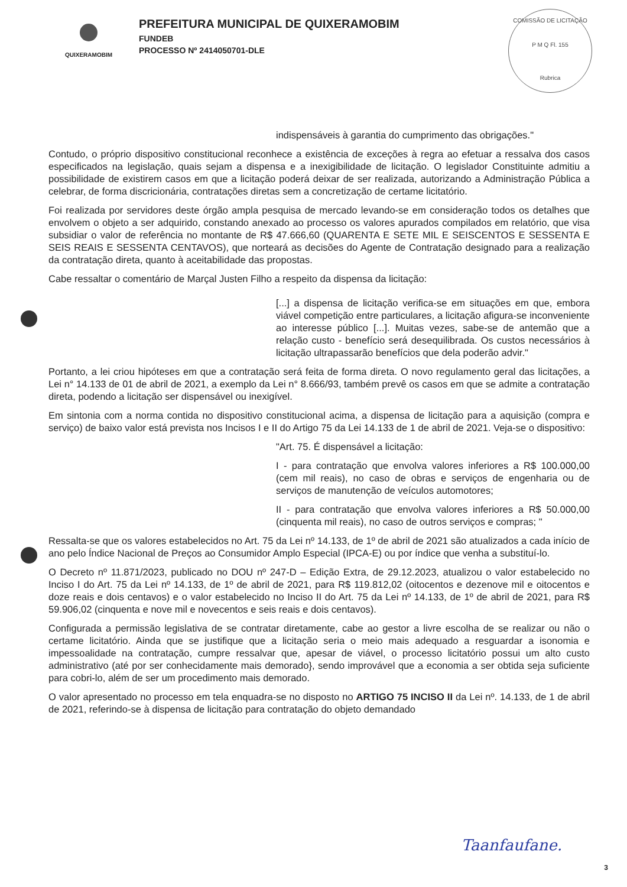COMISSÃO DE LICITAÇÃO
P M Q Fl. 155
Rubrica
QUIXERAMOBIM
PREFEITURA MUNICIPAL DE QUIXERAMOBIM
FUNDEB
PROCESSO Nº 2414050701-DLE
indispensáveis à garantia do cumprimento das obrigações."
Contudo, o próprio dispositivo constitucional reconhece a existência de exceções à regra ao efetuar a ressalva dos casos especificados na legislação, quais sejam a dispensa e a inexigibilidade de licitação. O legislador Constituinte admitiu a possibilidade de existirem casos em que a licitação poderá deixar de ser realizada, autorizando a Administração Pública a celebrar, de forma discricionária, contratações diretas sem a concretização de certame licitatório.
Foi realizada por servidores deste órgão ampla pesquisa de mercado levando-se em consideração todos os detalhes que envolvem o objeto a ser adquirido, constando anexado ao processo os valores apurados compilados em relatório, que visa subsidiar o valor de referência no montante de R$ 47.666,60 (QUARENTA E SETE MIL E SEISCENTOS E SESSENTA E SEIS REAIS E SESSENTA CENTAVOS), que norteará as decisões do Agente de Contratação designado para a realização da contratação direta, quanto à aceitabilidade das propostas.
Cabe ressaltar o comentário de Marçal Justen Filho a respeito da dispensa da licitação:
[...] a dispensa de licitação verifica-se em situações em que, embora viável competição entre particulares, a licitação afigura-se inconveniente ao interesse público [...]. Muitas vezes, sabe-se de antemão que a relação custo - benefício será desequilibrada. Os custos necessários à licitação ultrapassarão benefícios que dela poderão advir."
Portanto, a lei criou hipóteses em que a contratação será feita de forma direta. O novo regulamento geral das licitações, a Lei n° 14.133 de 01 de abril de 2021, a exemplo da Lei n° 8.666/93, também prevê os casos em que se admite a contratação direta, podendo a licitação ser dispensável ou inexigível.
Em sintonia com a norma contida no dispositivo constitucional acima, a dispensa de licitação para a aquisição (compra e serviço) de baixo valor está prevista nos Incisos I e II do Artigo 75 da Lei 14.133 de 1 de abril de 2021. Veja-se o dispositivo:
"Art. 75. É dispensável a licitação:
I - para contratação que envolva valores inferiores a R$ 100.000,00 (cem mil reais), no caso de obras e serviços de engenharia ou de serviços de manutenção de veículos automotores;
II - para contratação que envolva valores inferiores a R$ 50.000,00 (cinquenta mil reais), no caso de outros serviços e compras; "
Ressalta-se que os valores estabelecidos no Art. 75 da Lei nº 14.133, de 1º de abril de 2021 são atualizados a cada início de ano pelo Índice Nacional de Preços ao Consumidor Amplo Especial (IPCA-E) ou por índice que venha a substituí-lo.
O Decreto nº 11.871/2023, publicado no DOU nº 247-D – Edição Extra, de 29.12.2023, atualizou o valor estabelecido no Inciso I do Art. 75 da Lei nº 14.133, de 1º de abril de 2021, para R$ 119.812,02 (oitocentos e dezenove mil e oitocentos e doze reais e dois centavos) e o valor estabelecido no Inciso II do Art. 75 da Lei nº 14.133, de 1º de abril de 2021, para R$ 59.906,02 (cinquenta e nove mil e novecentos e seis reais e dois centavos).
Configurada a permissão legislativa de se contratar diretamente, cabe ao gestor a livre escolha de se realizar ou não o certame licitatório. Ainda que se justifique que a licitação seria o meio mais adequado a resguardar a isonomia e impessoalidade na contratação, cumpre ressalvar que, apesar de viável, o processo licitatório possui um alto custo administrativo (até por ser conhecidamente mais demorado}, sendo improvável que a economia a ser obtida seja suficiente para cobri-lo, além de ser um procedimento mais demorado.
O valor apresentado no processo em tela enquadra-se no disposto no ARTIGO 75 INCISO II da Lei nº. 14.133, de 1 de abril de 2021, referindo-se à dispensa de licitação para contratação do objeto demandado
Taanfaufane.
3